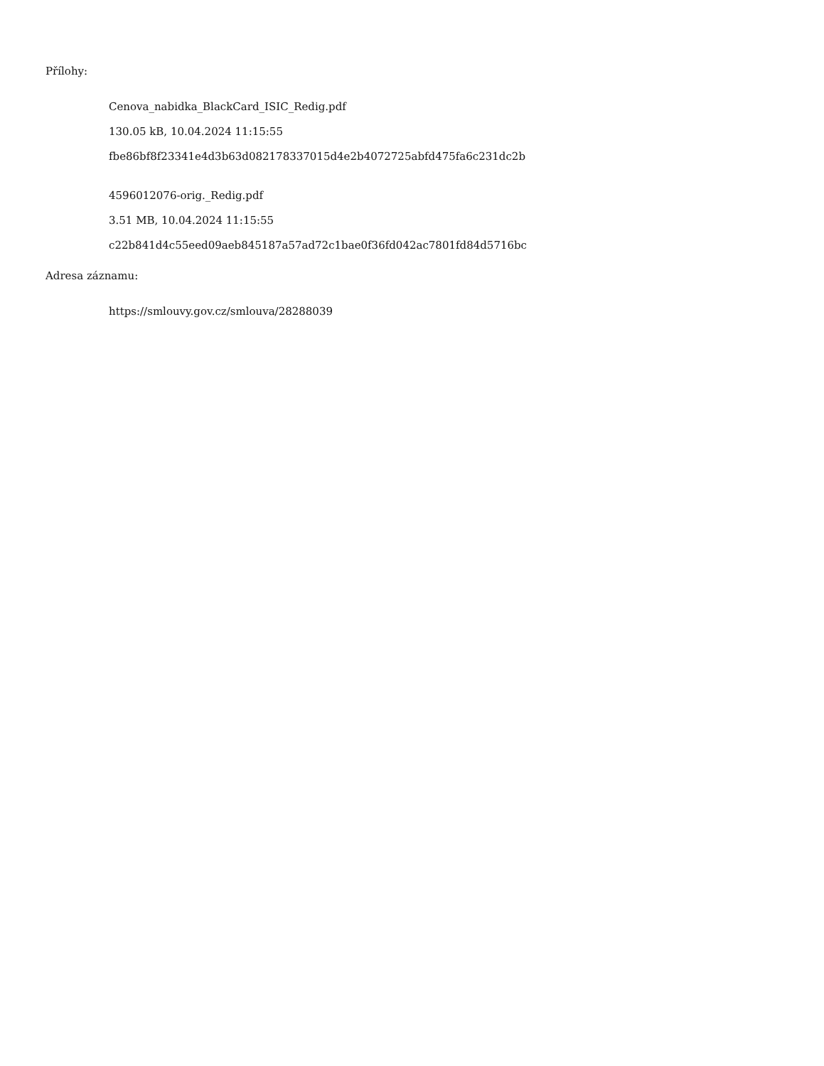Přílohy:
Cenova_nabidka_BlackCard_ISIC_Redig.pdf
130.05 kB, 10.04.2024 11:15:55
fbe86bf8f23341e4d3b63d082178337015d4e2b4072725abfd475fa6c231dc2b
4596012076-orig._Redig.pdf
3.51 MB, 10.04.2024 11:15:55
c22b841d4c55eed09aeb845187a57ad72c1bae0f36fd042ac7801fd84d5716bc
Adresa záznamu:
https://smlouvy.gov.cz/smlouva/28288039